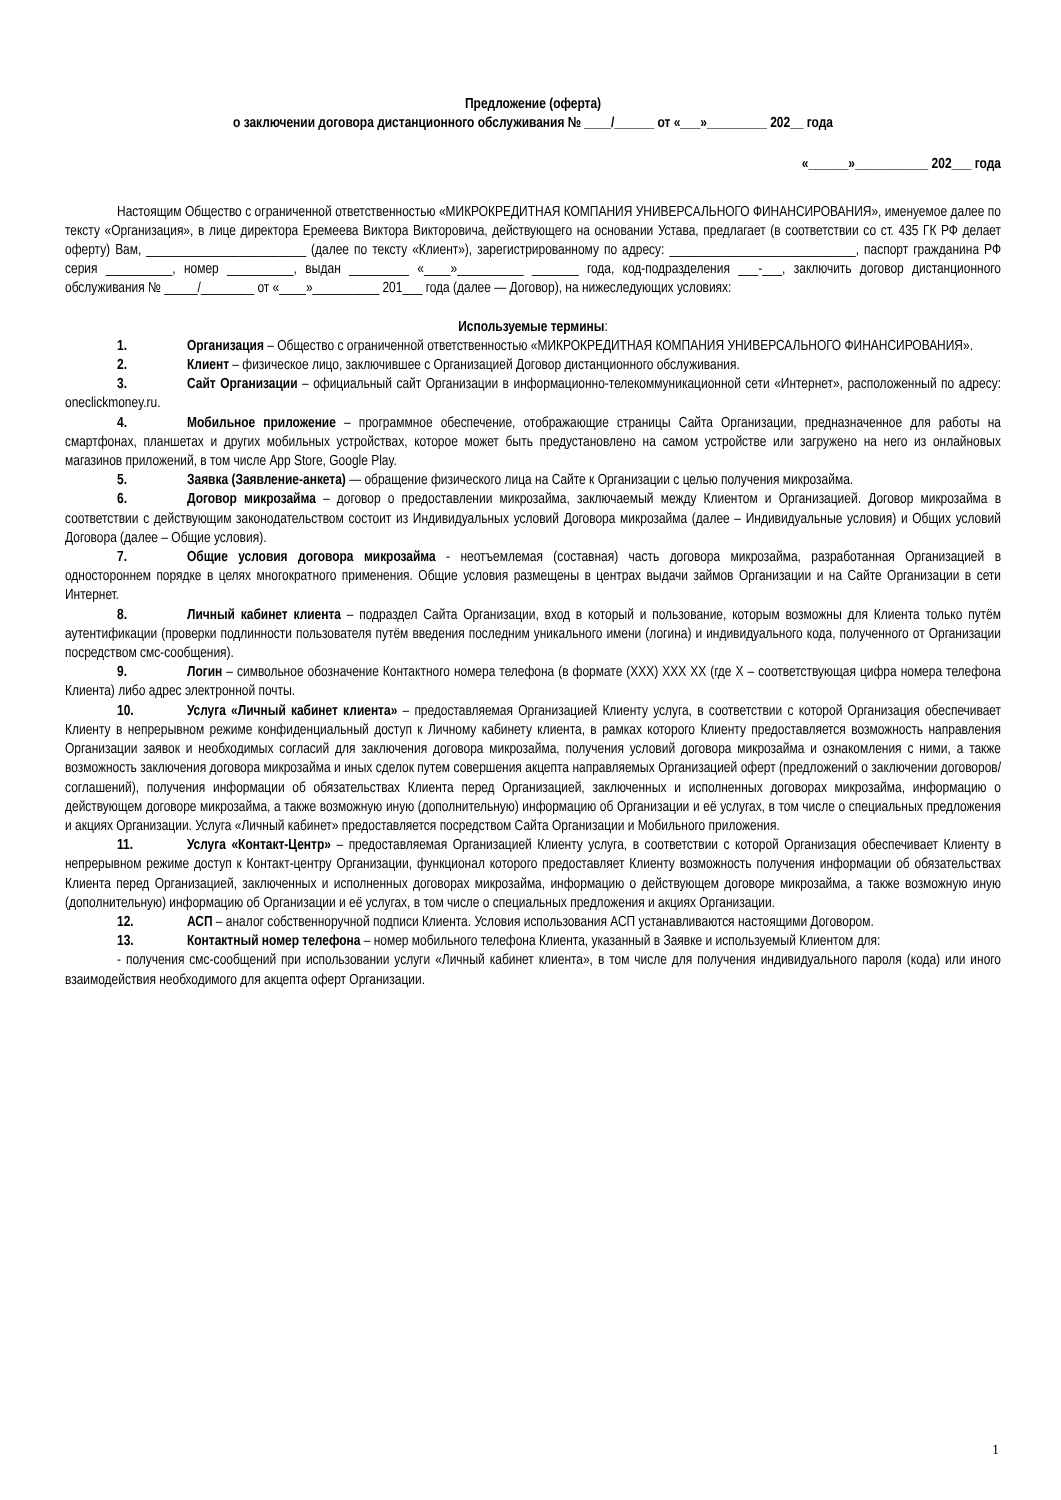Предложение (оферта)
о заключении договора дистанционного обслуживания № ____/______ от «___»_________ 202__ года
«______»___________ 202___ года
Настоящим Общество с ограниченной ответственностью «МИКРОКРЕДИТНАЯ КОМПАНИЯ УНИВЕРСАЛЬНОГО ФИНАНСИРОВАНИЯ», именуемое далее по тексту «Организация», в лице директора Еремеева Виктора Викторовича, действующего на основании Устава, предлагает (в соответствии со ст. 435 ГК РФ делает оферту) Вам, ________________________ (далее по тексту «Клиент»), зарегистрированному по адресу: ____________________________, паспорт гражданина РФ серия __________, номер __________, выдан _________ «____»__________ _______ года, код-подразделения ___-___, заключить договор дистанционного обслуживания № _____/________ от «____»__________ 201___ года (далее — Договор), на нижеследующих условиях:
Используемые термины:
1. Организация – Общество с ограниченной ответственностью «МИКРОКРЕДИТНАЯ КОМПАНИЯ УНИВЕРСАЛЬНОГО ФИНАНСИРОВАНИЯ».
2. Клиент – физическое лицо, заключившее с Организацией Договор дистанционного обслуживания.
3. Сайт Организации – официальный сайт Организации в информационно-телекоммуникационной сети «Интернет», расположенный по адресу: oneclickmoney.ru.
4. Мобильное приложение – программное обеспечение, отображающие страницы Сайта Организации, предназначенное для работы на смартфонах, планшетах и других мобильных устройствах, которое может быть предустановлено на самом устройстве или загружено на него из онлайновых магазинов приложений, в том числе App Store, Google Play.
5. Заявка (Заявление-анкета) — обращение физического лица на Сайте к Организации с целью получения микрозайма.
6. Договор микрозайма – договор о предоставлении микрозайма, заключаемый между Клиентом и Организацией. Договор микрозайма в соответствии с действующим законодательством состоит из Индивидуальных условий Договора микрозайма (далее – Индивидуальные условия) и Общих условий Договора (далее – Общие условия).
7. Общие условия договора микрозайма - неотъемлемая (составная) часть договора микрозайма, разработанная Организацией в одностороннем порядке в целях многократного применения. Общие условия размещены в центрах выдачи займов Организации и на Сайте Организации в сети Интернет.
8. Личный кабинет клиента – подраздел Сайта Организации, вход в который и пользование, которым возможны для Клиента только путём аутентификации (проверки подлинности пользователя путём введения последним уникального имени (логина) и индивидуального кода, полученного от Организации посредством смс-сообщения).
9. Логин – символьное обозначение Контактного номера телефона (в формате (XXX) XXX XX (где X – соответствующая цифра номера телефона Клиента) либо адрес электронной почты.
10. Услуга «Личный кабинет клиента» – предоставляемая Организацией Клиенту услуга, в соответствии с которой Организация обеспечивает Клиенту в непрерывном режиме конфиденциальный доступ к Личному кабинету клиента, в рамках которого Клиенту предоставляется возможность направления Организации заявок и необходимых согласий для заключения договора микрозайма, получения условий договора микрозайма и ознакомления с ними, а также возможность заключения договора микрозайма и иных сделок путем совершения акцепта направляемых Организацией оферт (предложений о заключении договоров/соглашений), получения информации об обязательствах Клиента перед Организацией, заключенных и исполненных договорах микрозайма, информацию о действующем договоре микрозайма, а также возможную иную (дополнительную) информацию об Организации и её услугах, в том числе о специальных предложения и акциях Организации. Услуга «Личный кабинет» предоставляется посредством Сайта Организации и Мобильного приложения.
11. Услуга «Контакт-Центр» – предоставляемая Организацией Клиенту услуга, в соответствии с которой Организация обеспечивает Клиенту в непрерывном режиме доступ к Контакт-центру Организации, функционал которого предоставляет Клиенту возможность получения информации об обязательствах Клиента перед Организацией, заключенных и исполненных договорах микрозайма, информацию о действующем договоре микрозайма, а также возможную иную (дополнительную) информацию об Организации и её услугах, в том числе о специальных предложения и акциях Организации.
12. АСП – аналог собственноручной подписи Клиента. Условия использования АСП устанавливаются настоящими Договором.
13. Контактный номер телефона – номер мобильного телефона Клиента, указанный в Заявке и используемый Клиентом для:
- получения смс-сообщений при использовании услуги «Личный кабинет клиента», в том числе для получения индивидуального пароля (кода) или иного взаимодействия необходимого для акцепта оферт Организации.
1